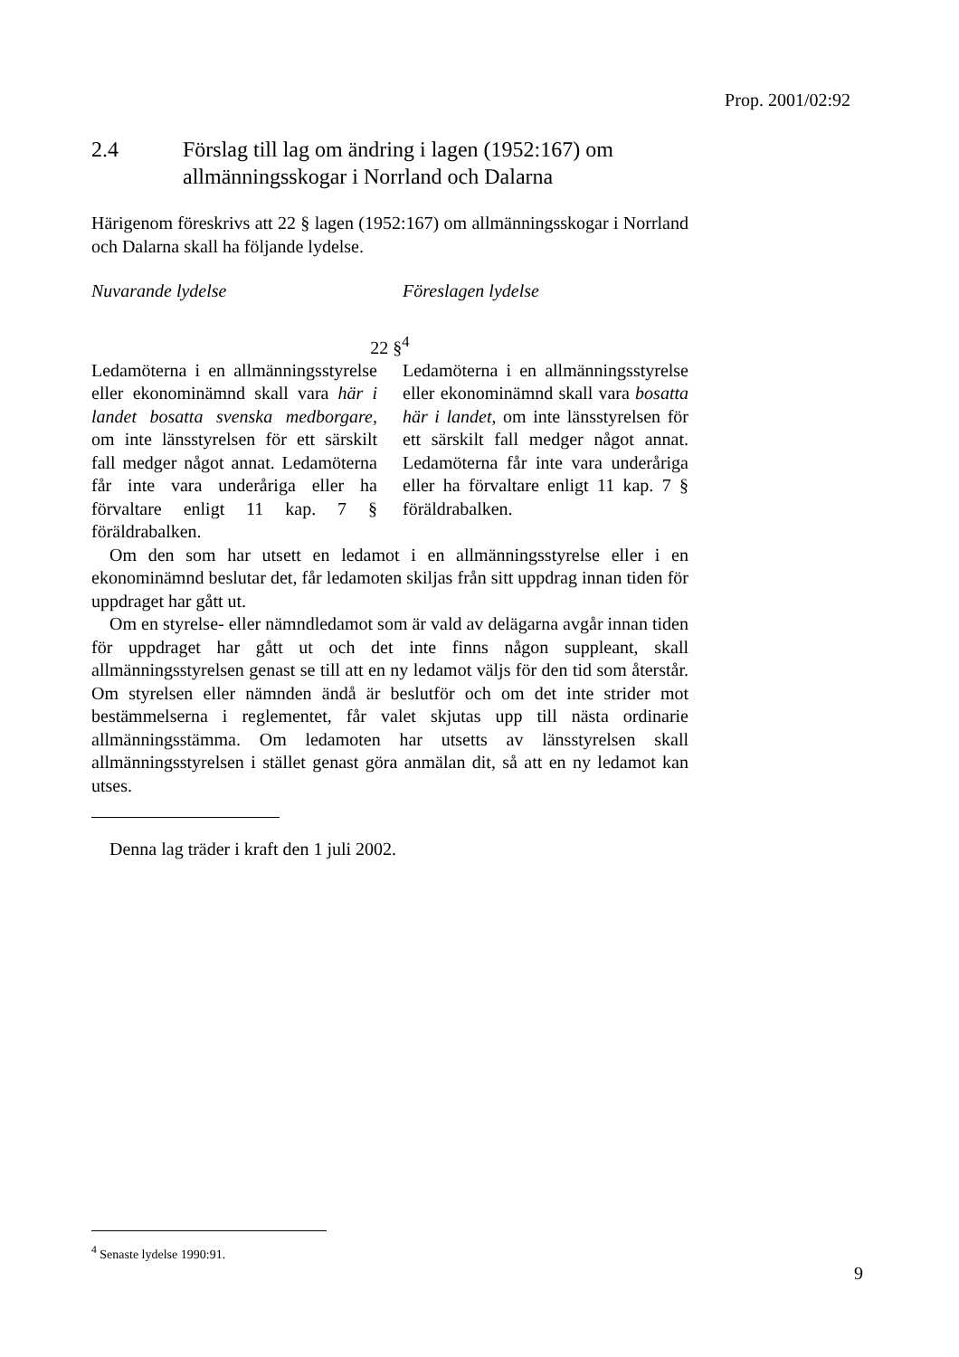Prop. 2001/02:92
2.4 Förslag till lag om ändring i lagen (1952:167) om allmänningsskogar i Norrland och Dalarna
Härigenom föreskrivs att 22 § lagen (1952:167) om allmänningsskogar i Norrland och Dalarna skall ha följande lydelse.
Nuvarande lydelse Föreslagen lydelse
22 §<sup>4</sup>
Ledamöterna i en allmänningsstyrelse eller ekonominämnd skall vara här i landet bosatta svenska medborgare, om inte länsstyrelsen för ett särskilt fall medger något annat. Ledamöterna får inte vara underåriga eller ha förvaltare enligt 11 kap. 7 § föräldrabalken.
Ledamöterna i en allmänningsstyrelse eller ekonominämnd skall vara bosatta här i landet, om inte länsstyrelsen för ett särskilt fall medger något annat. Ledamöterna får inte vara underåriga eller ha förvaltare enligt 11 kap. 7 § föräldrabalken.
Om den som har utsett en ledamot i en allmänningsstyrelse eller i en ekonominämnd beslutar det, får ledamoten skiljas från sitt uppdrag innan tiden för uppdraget har gått ut.
Om en styrelse- eller nämndledamot som är vald av delägarna avgår innan tiden för uppdraget har gått ut och det inte finns någon suppleant, skall allmänningsstyrelsen genast se till att en ny ledamot väljs för den tid som återstår. Om styrelsen eller nämnden ändå är beslutför och om det inte strider mot bestämmelserna i reglementet, får valet skjutas upp till nästa ordinarie allmänningsstämma. Om ledamoten har utsetts av länsstyrelsen skall allmänningsstyrelsen i stället genast göra anmälan dit, så att en ny ledamot kan utses.
Denna lag träder i kraft den 1 juli 2002.
<sup>4</sup> Senaste lydelse 1990:91.
9